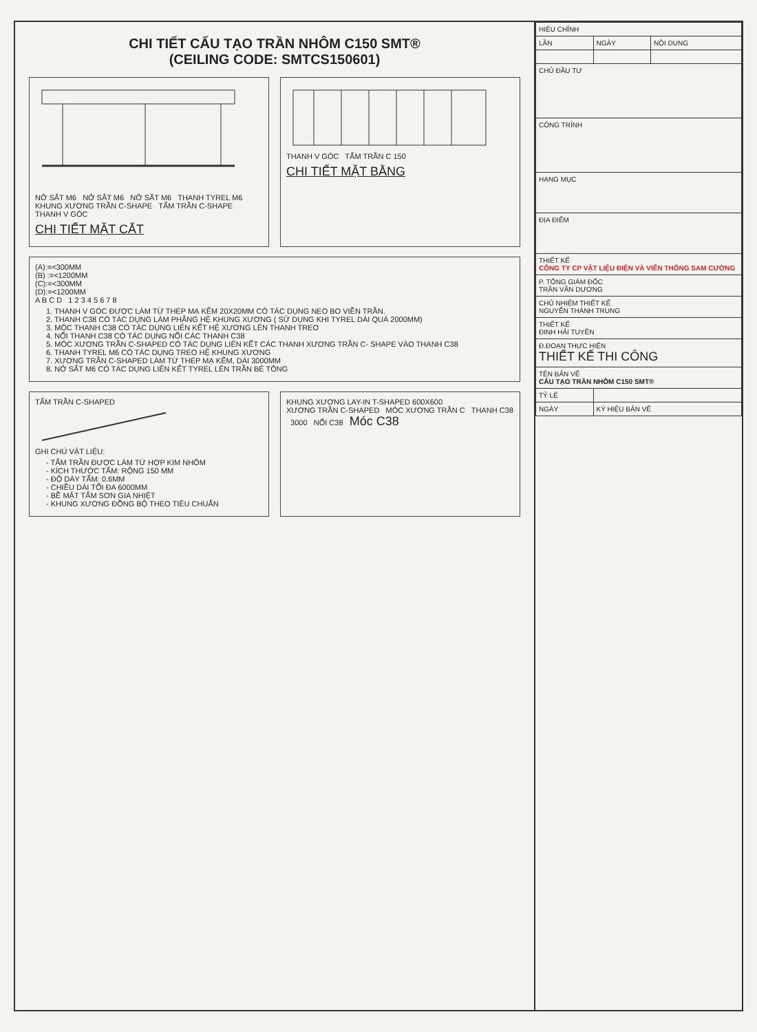CHI TIẾT CẤU TẠO TRẦN NHÔM C150 SMT®
(CEILING CODE: SMTCS150601)
NỞ SẮT M6 NỞ SẮT M6 NỞ SẮT M6 THANH TYREL M6 KHUNG XƯƠNG TRẦN C-SHAPE TẤM TRẦN C-SHAPE THANH V GÓC
CHI TIẾT MẶT CẮT
THANH V GÓC TẤM TRẦN C 150
CHI TIẾT MẶT BẰNG
(A):=<300MM
(B) :=<1200MM
(C):=<300MM
(D):=<1200MM
A B C D 1 2 3 4 5 6 7 8
1. THANH V GÓC ĐƯỢC LÀM TỪ THÉP MẠ KẼM 20X20MM CÓ TÁC DỤNG NEO BO VIỀN TRẦN.
2. THANH C38 CÓ TÁC DỤNG LÀM PHẲNG HỆ KHUNG XƯƠNG ( SỬ DỤNG KHI TYREL DÀI QUÁ 2000MM)
3. MÓC THANH C38 CÓ TÁC DỤNG LIÊN KẾT HỆ XƯƠNG LÊN THANH TREO
4. NỐI THANH C38 CÓ TÁC DỤNG NỐI CÁC THANH C38
5. MÓC XƯƠNG TRẦN C-SHAPED CÓ TÁC DỤNG LIÊN KẾT CÁC THANH XƯƠNG TRẦN C- SHAPE VÀO THANH C38
6. THANH TYREL M6 CÓ TÁC DỤNG TREO HỆ KHUNG XƯƠNG
7. XƯƠNG TRẦN C-SHAPED LÀM TỪ THÉP MẠ KẼM, DÀI 3000MM
8. NỞ SẮT M6 CÓ TÁC DỤNG LIÊN KẾT TYREL LÊN TRẦN BÊ TÔNG
TẤM TRẦN C-SHAPED
GHI CHÚ VẬT LIỆU:
- TẤM TRẦN ĐƯỢC LÀM TỪ HỢP KIM NHÔM
- KÍCH THƯỚC TẤM: RỘNG 150 MM
- ĐỘ DÀY TẤM: 0.6MM
- CHIỀU DÀI TỐI ĐA 6000MM
- BỀ MẶT TẤM SƠN GIA NHIỆT
- KHUNG XƯƠNG ĐỒNG BỘ THEO TIÊU CHUẨN
KHUNG XƯƠNG LAY-IN T-SHAPED 600X600
XƯƠNG TRẦN C-SHAPED MÓC XƯƠNG TRẦN C THANH C38 3000 NỐI C38 Móc C38
| HIỆU CHỈNH | | |
| --- | --- | --- |
| LẦN | NGÀY | NỘI DUNG |
| CHỦ ĐẦU TƯ | | |
| CÔNG TRÌNH | | |
| HẠNG MỤC | | |
| ĐỊA ĐIỂM | | |
| THIẾT KẾ CÔNG TY CP VẬT LIỆU ĐIỆN VÀ VIỄN THÔNG SAM CƯỜNG | | |
| P. TỔNG GIÁM ĐỐC TRẦN VĂN DƯƠNG | | |
| CHỦ NHIỆM THIẾT KẾ NGUYỄN THÀNH TRUNG | | |
| THIẾT KẾ ĐINH HẢI TUYỀN | | |
| Đ.ĐOẠN THỰC HIỆN THIẾT KẾ THI CÔNG | | |
| TÊN BẢN VẼ CẤU TẠO TRẦN NHÔM C150 SMT® | | |
| TỶ LỆ | | |
| NGÀY | KÝ HIỆU BẢN VẼ | |